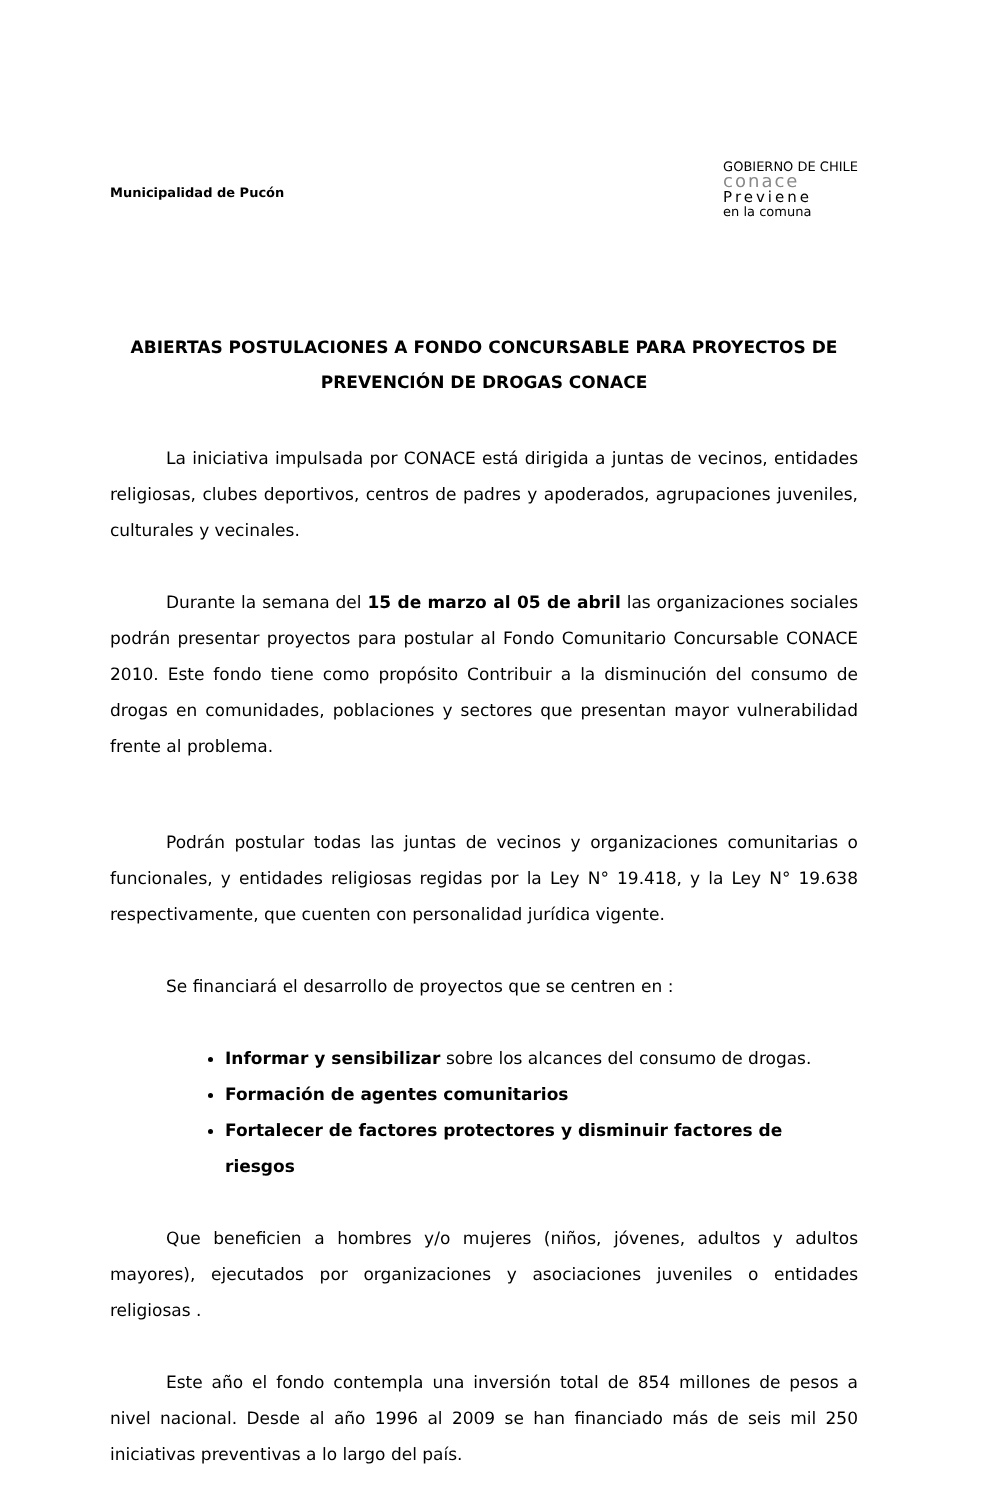Municipalidad de Pucón
GOBIERNO DE CHILE
conace
Previene
en la comuna
ABIERTAS POSTULACIONES A FONDO CONCURSABLE PARA PROYECTOS DE PREVENCIÓN DE DROGAS CONACE
La iniciativa impulsada por CONACE está dirigida a juntas de vecinos, entidades religiosas, clubes deportivos, centros de padres y apoderados, agrupaciones juveniles, culturales y vecinales.
Durante la semana del 15 de marzo al 05 de abril las organizaciones sociales podrán presentar proyectos para postular al Fondo Comunitario Concursable CONACE 2010. Este fondo tiene como propósito Contribuir a la disminución del consumo de drogas en comunidades, poblaciones y sectores que presentan mayor vulnerabilidad frente al problema.
Podrán postular todas las juntas de vecinos y organizaciones comunitarias o funcionales, y entidades religiosas regidas por la Ley N° 19.418, y la Ley N° 19.638 respectivamente, que cuenten con personalidad jurídica vigente.
Se financiará el desarrollo de proyectos que se centren en :
Informar y sensibilizar sobre los alcances del consumo de drogas.
Formación de agentes comunitarios
Fortalecer de factores protectores y disminuir factores de riesgos
Que beneficien a hombres y/o mujeres (niños, jóvenes, adultos y adultos mayores), ejecutados por organizaciones y asociaciones juveniles o entidades religiosas .
Este año el fondo contempla una inversión total de 854 millones de pesos a nivel nacional. Desde al año 1996 al 2009 se han financiado más de seis mil 250 iniciativas preventivas a lo largo del país.